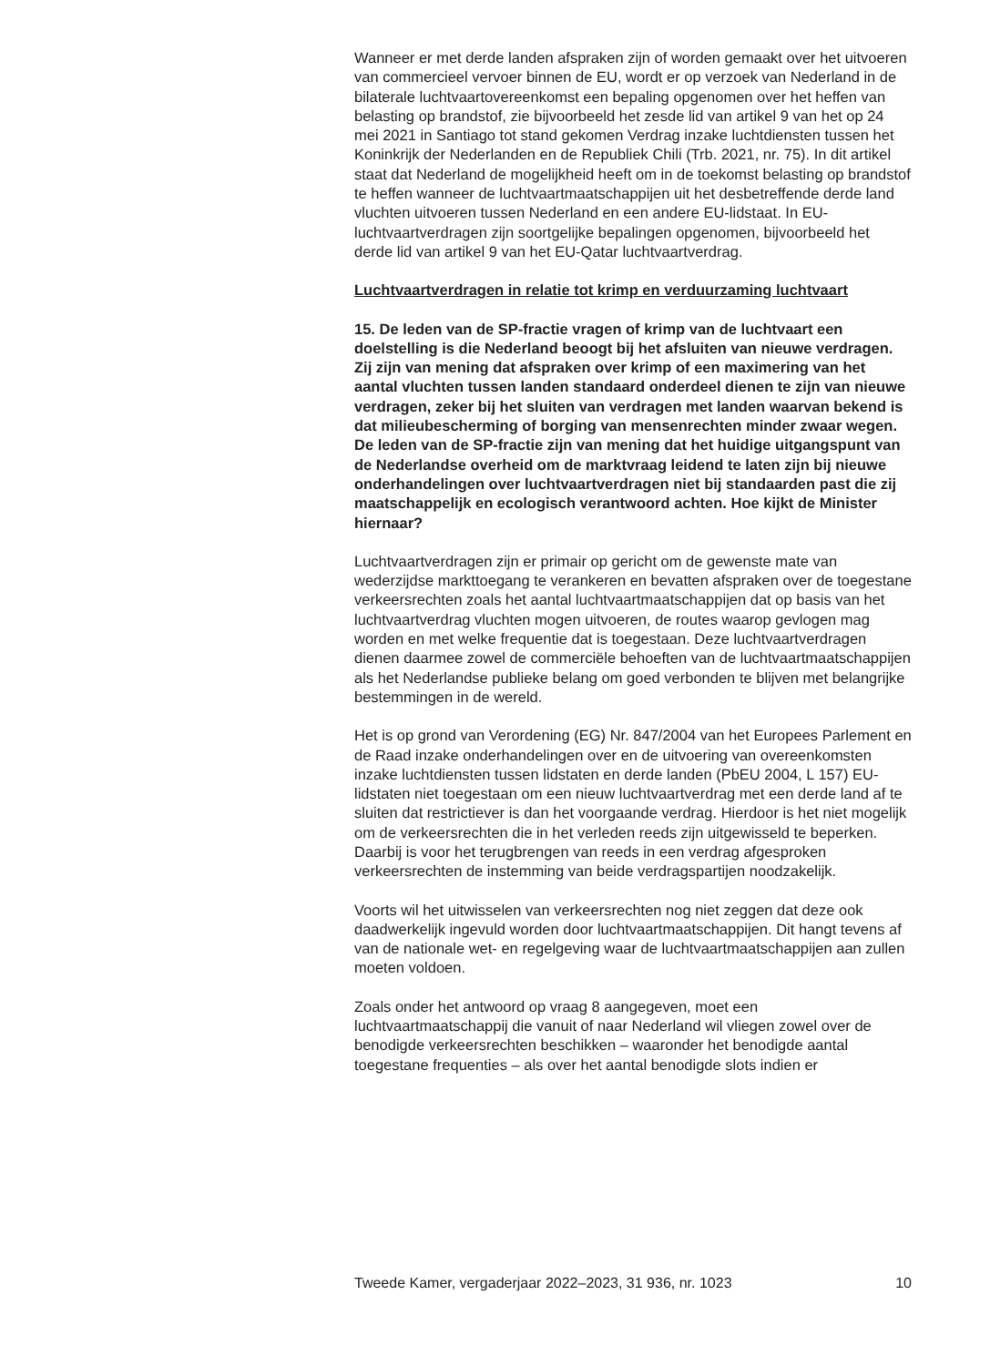Wanneer er met derde landen afspraken zijn of worden gemaakt over het uitvoeren van commercieel vervoer binnen de EU, wordt er op verzoek van Nederland in de bilaterale luchtvaartovereenkomst een bepaling opgenomen over het heffen van belasting op brandstof, zie bijvoorbeeld het zesde lid van artikel 9 van het op 24 mei 2021 in Santiago tot stand gekomen Verdrag inzake luchtdiensten tussen het Koninkrijk der Nederlanden en de Republiek Chili (Trb. 2021, nr. 75). In dit artikel staat dat Nederland de mogelijkheid heeft om in de toekomst belasting op brandstof te heffen wanneer de luchtvaartmaatschappijen uit het desbetreffende derde land vluchten uitvoeren tussen Nederland en een andere EU-lidstaat. In EU-luchtvaartverdragen zijn soortgelijke bepalingen opgenomen, bijvoorbeeld het derde lid van artikel 9 van het EU-Qatar luchtvaartverdrag.
Luchtvaartverdragen in relatie tot krimp en verduurzaming luchtvaart
15. De leden van de SP-fractie vragen of krimp van de luchtvaart een doelstelling is die Nederland beoogt bij het afsluiten van nieuwe verdragen. Zij zijn van mening dat afspraken over krimp of een maximering van het aantal vluchten tussen landen standaard onderdeel dienen te zijn van nieuwe verdragen, zeker bij het sluiten van verdragen met landen waarvan bekend is dat milieubescherming of borging van mensenrechten minder zwaar wegen. De leden van de SP-fractie zijn van mening dat het huidige uitgangspunt van de Nederlandse overheid om de marktvraag leidend te laten zijn bij nieuwe onderhandelingen over luchtvaartverdragen niet bij standaarden past die zij maatschappelijk en ecologisch verantwoord achten. Hoe kijkt de Minister hiernaar?
Luchtvaartverdragen zijn er primair op gericht om de gewenste mate van wederzijdse markttoegang te verankeren en bevatten afspraken over de toegestane verkeersrechten zoals het aantal luchtvaartmaatschappijen dat op basis van het luchtvaartverdrag vluchten mogen uitvoeren, de routes waarop gevlogen mag worden en met welke frequentie dat is toegestaan. Deze luchtvaartverdragen dienen daarmee zowel de commerciële behoeften van de luchtvaartmaatschappijen als het Nederlandse publieke belang om goed verbonden te blijven met belangrijke bestemmingen in de wereld.
Het is op grond van Verordening (EG) Nr. 847/2004 van het Europees Parlement en de Raad inzake onderhandelingen over en de uitvoering van overeenkomsten inzake luchtdiensten tussen lidstaten en derde landen (PbEU 2004, L 157) EU-lidstaten niet toegestaan om een nieuw luchtvaartverdrag met een derde land af te sluiten dat restrictiever is dan het voorgaande verdrag. Hierdoor is het niet mogelijk om de verkeersrechten die in het verleden reeds zijn uitgewisseld te beperken. Daarbij is voor het terugbrengen van reeds in een verdrag afgesproken verkeersrechten de instemming van beide verdragspartijen noodzakelijk.
Voorts wil het uitwisselen van verkeersrechten nog niet zeggen dat deze ook daadwerkelijk ingevuld worden door luchtvaartmaatschappijen. Dit hangt tevens af van de nationale wet- en regelgeving waar de luchtvaartmaatschappijen aan zullen moeten voldoen.
Zoals onder het antwoord op vraag 8 aangegeven, moet een luchtvaartmaatschappij die vanuit of naar Nederland wil vliegen zowel over de benodigde verkeersrechten beschikken – waaronder het benodigde aantal toegestane frequenties – als over het aantal benodigde slots indien er
Tweede Kamer, vergaderjaar 2022–2023, 31 936, nr. 1023 10